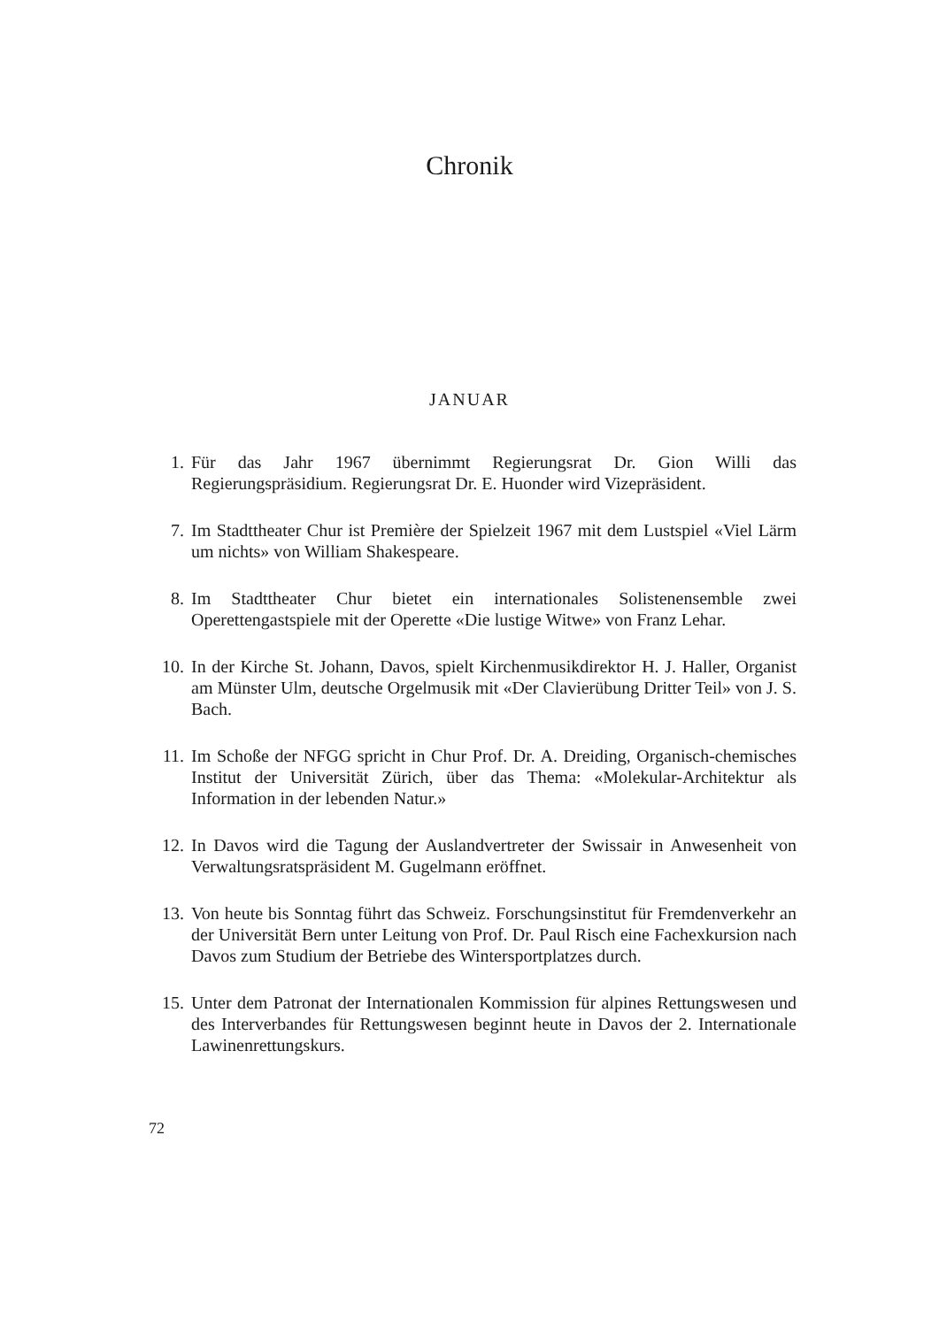Chronik
JANUAR
1. Für das Jahr 1967 übernimmt Regierungsrat Dr. Gion Willi das Regierungspräsidium. Regierungsrat Dr. E. Huonder wird Vizepräsident.
7. Im Stadttheater Chur ist Première der Spielzeit 1967 mit dem Lustspiel «Viel Lärm um nichts» von William Shakespeare.
8. Im Stadttheater Chur bietet ein internationales Solistenensemble zwei Operettengastspiele mit der Operette «Die lustige Witwe» von Franz Lehar.
10. In der Kirche St. Johann, Davos, spielt Kirchenmusikdirektor H. J. Haller, Organist am Münster Ulm, deutsche Orgelmusik mit «Der Clavierübung Dritter Teil» von J. S. Bach.
11. Im Schoße der NFGG spricht in Chur Prof. Dr. A. Dreiding, Organisch-chemisches Institut der Universität Zürich, über das Thema: «Molekular-Architektur als Information in der lebenden Natur.»
12. In Davos wird die Tagung der Auslandvertreter der Swissair in Anwesenheit von Verwaltungsratspräsident M. Gugelmann eröffnet.
13. Von heute bis Sonntag führt das Schweiz. Forschungsinstitut für Fremdenverkehr an der Universität Bern unter Leitung von Prof. Dr. Paul Risch eine Fachexkursion nach Davos zum Studium der Betriebe des Wintersportplatzes durch.
15. Unter dem Patronat der Internationalen Kommission für alpines Rettungswesen und des Interverbandes für Rettungswesen beginnt heute in Davos der 2. Internationale Lawinenrettungskurs.
72